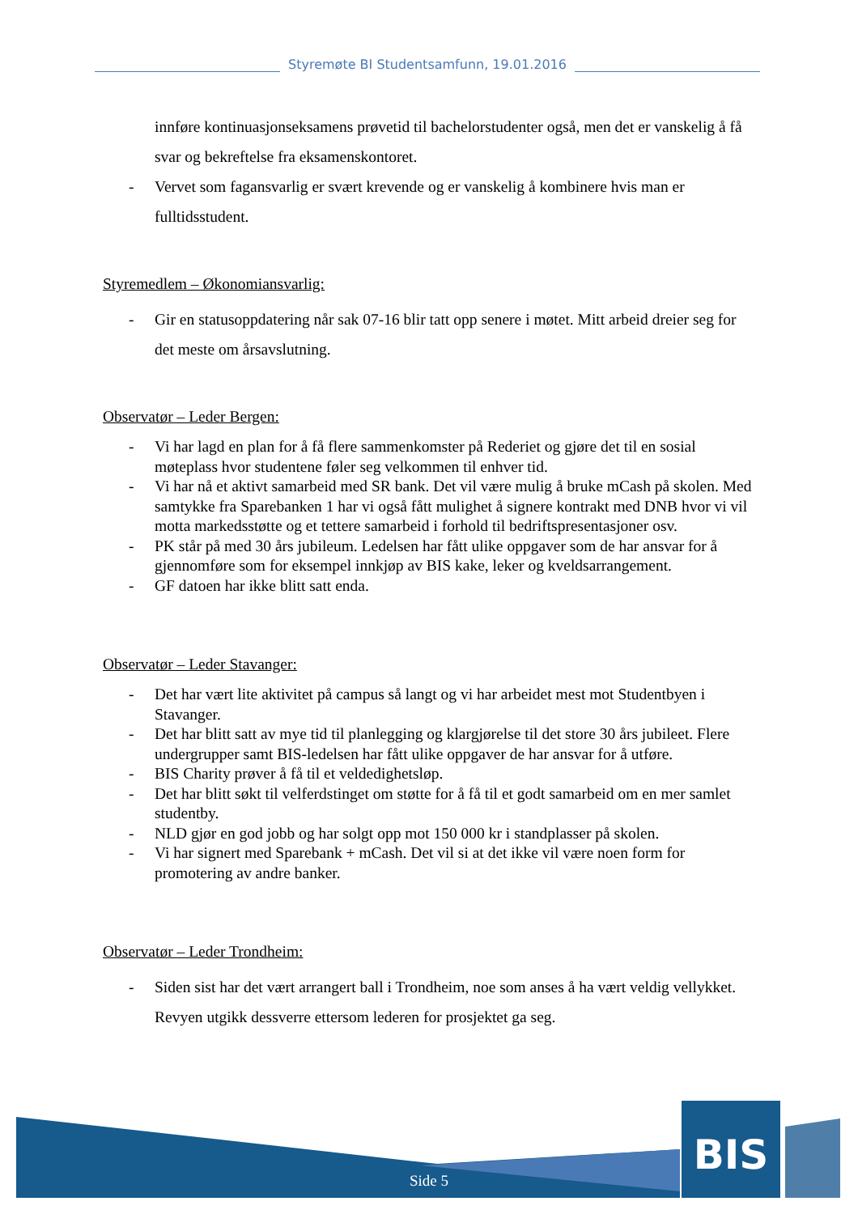Styremøte BI Studentsamfunn, 19.01.2016
innføre kontinuasjonseksamens prøvetid til bachelorstudenter også, men det er vanskelig å få svar og bekreftelse fra eksamenskontoret.
- Vervet som fagansvarlig er svært krevende og er vanskelig å kombinere hvis man er fulltidsstudent.
Styremedlem – Økonomiansvarlig:
- Gir en statusoppdatering når sak 07-16 blir tatt opp senere i møtet. Mitt arbeid dreier seg for det meste om årsavslutning.
Observatør – Leder Bergen:
- Vi har lagd en plan for å få flere sammenkomster på Rederiet og gjøre det til en sosial møteplass hvor studentene føler seg velkommen til enhver tid.
- Vi har nå et aktivt samarbeid med SR bank. Det vil være mulig å bruke mCash på skolen. Med samtykke fra Sparebanken 1 har vi også fått mulighet å signere kontrakt med DNB hvor vi vil motta markedsstøtte og et tettere samarbeid i forhold til bedriftspresentasjoner osv.
- PK står på med 30 års jubileum. Ledelsen har fått ulike oppgaver som de har ansvar for å gjennomføre som for eksempel innkjøp av BIS kake, leker og kveldsarrangement.
- GF datoen har ikke blitt satt enda.
Observatør – Leder Stavanger:
- Det har vært lite aktivitet på campus så langt og vi har arbeidet mest mot Studentbyen i Stavanger.
- Det har blitt satt av mye tid til planlegging og klargjørelse til det store 30 års jubileet. Flere undergrupper samt BIS-ledelsen har fått ulike oppgaver de har ansvar for å utføre.
- BIS Charity prøver å få til et veldedighetsløp.
- Det har blitt søkt til velferdstinget om støtte for å få til et godt samarbeid om en mer samlet studentby.
- NLD gjør en god jobb og har solgt opp mot 150 000 kr i standplasser på skolen.
- Vi har signert med Sparebank + mCash. Det vil si at det ikke vil være noen form for promotering av andre banker.
Observatør – Leder Trondheim:
- Siden sist har det vært arrangert ball i Trondheim, noe som anses å ha vært veldig vellykket. Revyen utgikk dessverre ettersom lederen for prosjektet ga seg.
BIS
Side 5